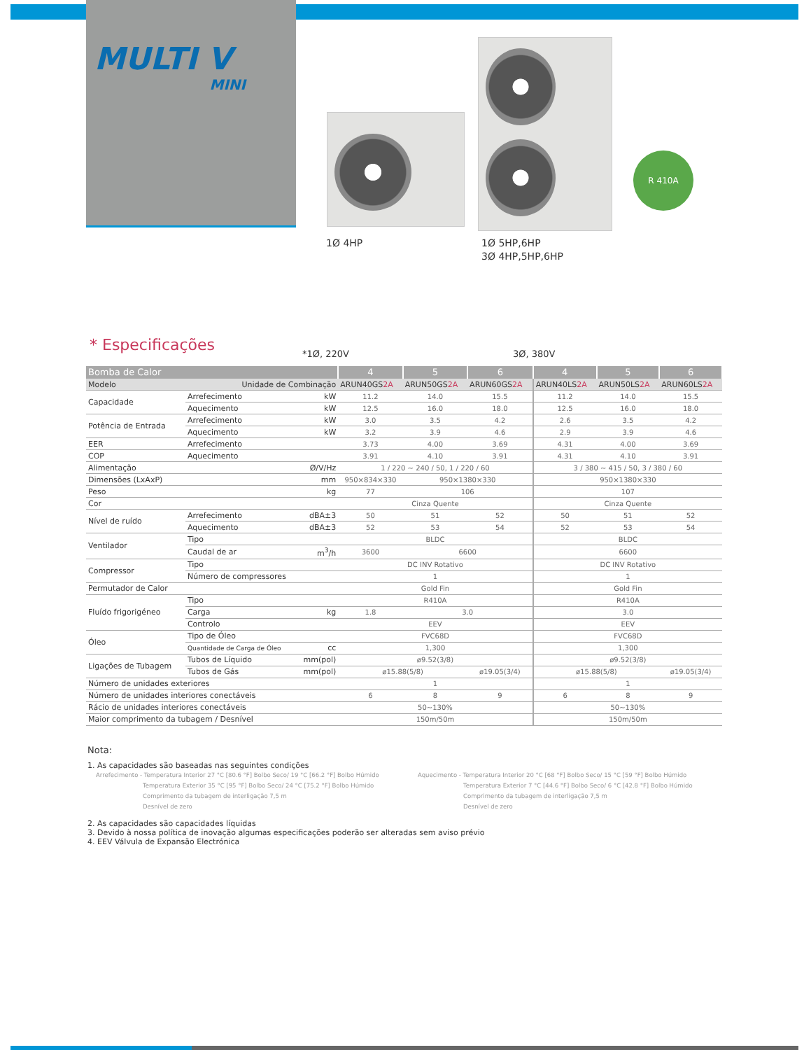MULTI V
MINI
R 410A
1Ø 4HP
1Ø 5HP,6HP
3Ø 4HP,5HP,6HP
* Especificações *1Ø, 220V 3Ø, 380V
| Bomba de Calor | | | 4 | 5 | 6 | 4 | 5 | 6 |
| --- | --- | --- | --- | --- | --- | --- | --- | --- |
| Modelo | Unidade de Combinação | | ARUN40GS 2A | ARUN50GS 2A | ARUN60GS 2A | ARUN40LS 2A | ARUN50LS 2A | ARUN60LS 2A |
| Capacidade | Arrefecimento | kW | 11.2 | 14.0 | 15.5 | 11.2 | 14.0 | 15.5 |
| | Aquecimento | kW | 12.5 | 16.0 | 18.0 | 12.5 | 16.0 | 18.0 |
| Potência de Entrada | Arrefecimento | kW | 3.0 | 3.5 | 4.2 | 2.6 | 3.5 | 4.2 |
| | Aquecimento | kW | 3.2 | 3.9 | 4.6 | 2.9 | 3.9 | 4.6 |
| EER | Arrefecimento | | 3.73 | 4.00 | 3.69 | 4.31 | 4.00 | 3.69 |
| COP | Aquecimento | | 3.91 | 4.10 | 3.91 | 4.31 | 4.10 | 3.91 |
| Alimentação Ø/V/Hz | | | 1 / 220 ~ 240 / 50, 1 / 220 / 60 | | | 3 / 380 ~ 415 / 50, 3 / 380 / 60 | | |
| Dimensões (LxAxP) mm | | | 950×834×330 | 950×1380×330 | | 950×1380×330 | | |
| Peso kg | | | 77 | 106 | | 107 | | |
| Cor | | | Cinza Quente | | | Cinza Quente | | |
| Nível de ruído | Arrefecimento | dBA±3 | 50 | 51 | 52 | 50 | 51 | 52 |
| | Aquecimento | dBA±3 | 52 | 53 | 54 | 52 | 53 | 54 |
| Ventilador | Tipo | | BLDC | | | BLDC | | |
| | Caudal de ar | m<sup>3</sup>/h | 3600 | 6600 | | 6600 | | |
| Compressor | Tipo | | DC INV Rotativo | | | DC INV Rotativo | | |
| | Número de compressores | | 1 | | | 1 | | |
| Permutador de Calor | | | Gold Fin | | | Gold Fin | | |
| Fluído frigorigéneo | Tipo | | R410A | | | R410A | | |
| | Carga | kg | 1.8 | 3.0 | | 3.0 | | |
| | Controlo | | EEV | | | EEV | | |
| Óleo | Tipo de Óleo | | FVC68D | | | FVC68D | | |
| | Quantidade de Carga de Óleo | cc | 1,300 | | | 1,300 | | |
| Ligações de Tubagem | Tubos de Líquido | mm(pol) | ø9.52(3/8) | | | ø9.52(3/8) | | |
| | Tubos de Gás | mm(pol) | ø15.88(5/8) | | ø19.05(3/4) | ø15.88(5/8) | | ø19.05(3/4) |
| Número de unidades exteriores | | | 1 | | | 1 | | |
| Número de unidades interiores conectáveis | | | 6 | 8 | 9 | 6 | 8 | 9 |
| Rácio de unidades interiores conectáveis | | | 50~130% | | | 50~130% | | |
| Maior comprimento da tubagem / Desnível | | | 150m/50m | | | 150m/50m | | |
Nota:
1. As capacidades são baseadas nas seguintes condições
Arrefecimento - Temperatura Interior 27 °C [80.6 °F] Bolbo Seco/ 19 °C [66.2 °F] Bolbo Húmido
Temperatura Exterior 35 °C [95 °F] Bolbo Seco/ 24 °C [75.2 °F] Bolbo Húmido
Comprimento da tubagem de interligação 7,5 m
Desnível de zero
Aquecimento - Temperatura Interior 20 °C [68 °F] Bolbo Seco/ 15 °C [59 °F] Bolbo Húmido
Temperatura Exterior 7 °C [44.6 °F] Bolbo Seco/ 6 °C [42.8 °F] Bolbo Húmido
Comprimento da tubagem de interligação 7,5 m
Desnível de zero
2. As capacidades são capacidades líquidas
3. Devido à nossa política de inovação algumas especificações poderão ser alteradas sem aviso prévio
4. EEV Válvula de Expansão Electrónica